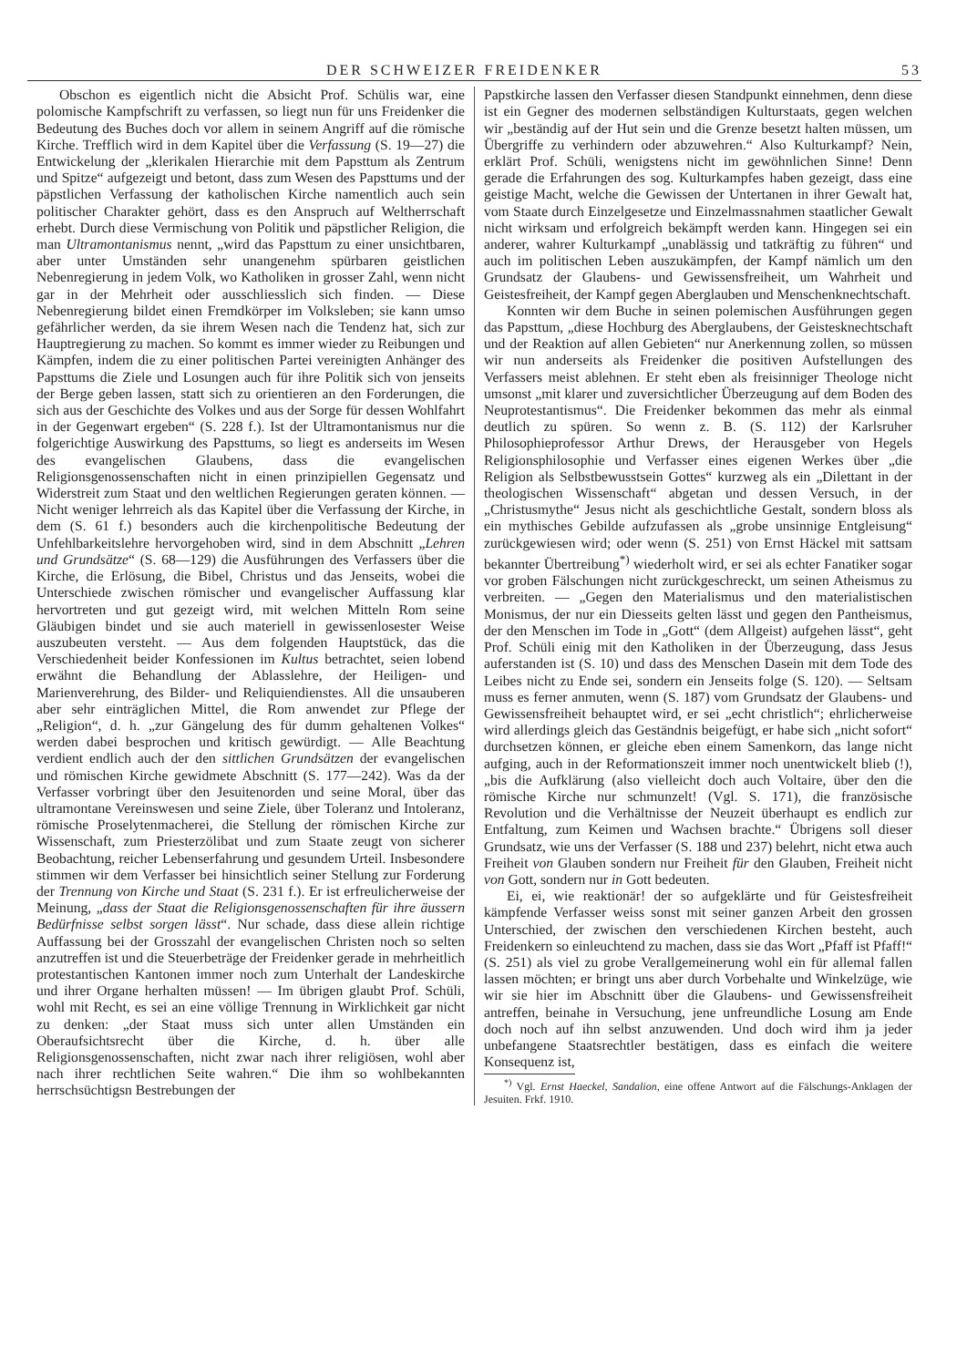DER SCHWEIZER FREIDENKER 53
Obschon es eigentlich nicht die Absicht Prof. Schülis war, eine polomische Kampfschrift zu verfassen, so liegt nun für uns Freidenker die Bedeutung des Buches doch vor allem in seinem Angriff auf die römische Kirche. Trefflich wird in dem Kapitel über die Verfassung (S. 19—27) die Entwickelung der „klerikalen Hierarchie mit dem Papsttum als Zentrum und Spitze“ aufgezeigt und betont, dass zum Wesen des Papsttums und der päpstlichen Verfassung der katholischen Kirche namentlich auch sein politischer Charakter gehört, dass es den Anspruch auf Weltherrschaft erhebt. Durch diese Vermischung von Politik und päpstlicher Religion, die man Ultramontanismus nennt, „wird das Papsttum zu einer unsichtbaren, aber unter Umständen sehr unangenehm spürbaren geistlichen Nebenregierung in jedem Volk, wo Katholiken in grosser Zahl, wenn nicht gar in der Mehrheit oder ausschliesslich sich finden. — Diese Nebenregierung bildet einen Fremdkörper im Volksleben; sie kann umso gefährlicher werden, da sie ihrem Wesen nach die Tendenz hat, sich zur Hauptregierung zu machen. So kommt es immer wieder zu Reibungen und Kämpfen, indem die zu einer politischen Partei vereinigten Anhänger des Papsttums die Ziele und Losungen auch für ihre Politik sich von jenseits der Berge geben lassen, statt sich zu orientieren an den Forderungen, die sich aus der Geschichte des Volkes und aus der Sorge für dessen Wohlfahrt in der Gegenwart ergeben“ (S. 228 f.). Ist der Ultramontanismus nur die folgerichtige Auswirkung des Papsttums, so liegt es anderseits im Wesen des evangelischen Glaubens, dass die evangelischen Religionsgenossenschaften nicht in einen prinzipiellen Gegensatz und Widerstreit zum Staat und den weltlichen Regierungen geraten können. — Nicht weniger lehrreich als das Kapitel über die Verfassung der Kirche, in dem (S. 61 f.) besonders auch die kirchenpolitische Bedeutung der Unfehlbarkeitslehre hervorgehoben wird, sind in dem Abschnitt „Lehren und Grundsätze“ (S. 68—129) die Ausführungen des Verfassers über die Kirche, die Erlösung, die Bibel, Christus und das Jenseits, wobei die Unterschiede zwischen römischer und evangelischer Auffassung klar hervortreten und gut gezeigt wird, mit welchen Mitteln Rom seine Gläubigen bindet und sie auch materiell in gewissenlosester Weise auszubeuten versteht. — Aus dem folgenden Hauptstück, das die Verschiedenheit beider Konfessionen im Kultus betrachtet, seien lobend erwähnt die Behandlung der Ablasslehre, der Heiligen- und Marienverehrung, des Bilder- und Reliquiendienstes. All die unsauberen aber sehr einträglichen Mittel, die Rom anwendet zur Pflege der „Religion“, d. h. „zur Gängelung des für dumm gehaltenen Volkes“ werden dabei besprochen und kritisch gewürdigt. — Alle Beachtung verdient endlich auch der den sittlichen Grundsätzen der evangelischen und römischen Kirche gewidmete Abschnitt (S. 177—242). Was da der Verfasser vorbringt über den Jesuitenorden und seine Moral, über das ultramontane Vereinswesen und seine Ziele, über Toleranz und Intoleranz, römische Proselytenmacherei, die Stellung der römischen Kirche zur Wissenschaft, zum Priesterzölibat und zum Staate zeugt von sicherer Beobachtung, reicher Lebenserfahrung und gesundem Urteil. Insbesondere stimmen wir dem Verfasser bei hinsichtlich seiner Stellung zur Forderung der Trennung von Kirche und Staat (S. 231 f.). Er ist erfreulicherweise der Meinung, „dass der Staat die Religionsgenossenschaften für ihre äussern Bedürfnisse selbst sorgen lässt“. Nur schade, dass diese allein richtige Auffassung bei der Grosszahl der evangelischen Christen noch so selten anzutreffen ist und die Steuerbeträge der Freidenker gerade in mehrheitlich protestantischen Kantonen immer noch zum Unterhalt der Landeskirche und ihrer Organe herhalten müssen! — Im übrigen glaubt Prof. Schüli, wohl mit Recht, es sei an eine völlige Trennung in Wirklichkeit gar nicht zu denken: „der Staat muss sich unter allen Umständen ein Oberaufsichtsrecht über die Kirche, d. h. über alle Religionsgenossenschaften, nicht zwar nach ihrer religiösen, wohl aber nach ihrer rechtlichen Seite wahren.“ Die ihm so wohlbekannten herrschsüchtigsn Bestrebungen der
Papstkirche lassen den Verfasser diesen Standpunkt einnehmen, denn diese ist ein Gegner des modernen selbständigen Kulturstaats, gegen welchen wir „beständig auf der Hut sein und die Grenze besetzt halten müssen, um Übergriffe zu verhindern oder abzuwehren.“ Also Kulturkampf? Nein, erklärt Prof. Schüli, wenigstens nicht im gewöhnlichen Sinne! Denn gerade die Erfahrungen des sog. Kulturkampfes haben gezeigt, dass eine geistige Macht, welche die Gewissen der Untertanen in ihrer Gewalt hat, vom Staate durch Einzelgesetze und Einzelmassnahmen staatlicher Gewalt nicht wirksam und erfolgreich bekämpft werden kann. Hingegen sei ein anderer, wahrer Kulturkampf „unablässig und tatkräftig zu führen“ und auch im politischen Leben auszukämpfen, der Kampf nämlich um den Grundsatz der Glaubens- und Gewissensfreiheit, um Wahrheit und Geistesfreiheit, der Kampf gegen Aberglauben und Menschenknechtschaft.
Konnten wir dem Buche in seinen polemischen Ausführungen gegen das Papsttum, „diese Hochburg des Aberglaubens, der Geistesknechtschaft und der Reaktion auf allen Gebieten“ nur Anerkennung zollen, so müssen wir nun anderseits als Freidenker die positiven Aufstellungen des Verfassers meist ablehnen. Er steht eben als freisinniger Theologe nicht umsonst „mit klarer und zuversichtlicher Überzeugung auf dem Boden des Neuprotestantismus“. Die Freidenker bekommen das mehr als einmal deutlich zu spüren. So wenn z. B. (S. 112) der Karlsruher Philosophieprofessor Arthur Drews, der Herausgeber von Hegels Religionsphilosophie und Verfasser eines eigenen Werkes über „die Religion als Selbstbewusstsein Gottes“ kurzweg als ein „Dilettant in der theologischen Wissenschaft“ abgetan und dessen Versuch, in der „Christusmythe“ Jesus nicht als geschichtliche Gestalt, sondern bloss als ein mythisches Gebilde aufzufassen als „grobe unsinnige Entgleisung“ zurückgewiesen wird; oder wenn (S. 251) von Ernst Häckel mit sattsam bekannter Übertreibung<sup>*)</sup> wiederholt wird, er sei als echter Fanatiker sogar vor groben Fälschungen nicht zurückgeschreckt, um seinen Atheismus zu verbreiten. — „Gegen den Materialismus und den materialistischen Monismus, der nur ein Diesseits gelten lässt und gegen den Pantheismus, der den Menschen im Tode in „Gott“ (dem Allgeist) aufgehen lässt“, geht Prof. Schüli einig mit den Katholiken in der Überzeugung, dass Jesus auferstanden ist (S. 10) und dass des Menschen Dasein mit dem Tode des Leibes nicht zu Ende sei, sondern ein Jenseits folge (S. 120). — Seltsam muss es ferner anmuten, wenn (S. 187) vom Grundsatz der Glaubens- und Gewissensfreiheit behauptet wird, er sei „echt christlich“; ehrlicherweise wird allerdings gleich das Geständnis beigefügt, er habe sich „nicht sofort“ durchsetzen können, er gleiche eben einem Samenkorn, das lange nicht aufging, auch in der Reformationszeit immer noch unentwickelt blieb (!), „bis die Aufklärung (also vielleicht doch auch Voltaire, über den die römische Kirche nur schmunzelt! (Vgl. S. 171), die französische Revolution und die Verhältnisse der Neuzeit überhaupt es endlich zur Entfaltung, zum Keimen und Wachsen brachte.“ Übrigens soll dieser Grundsatz, wie uns der Verfasser (S. 188 und 237) belehrt, nicht etwa auch Freiheit von Glauben sondern nur Freiheit für den Glauben, Freiheit nicht von Gott, sondern nur in Gott bedeuten.
Ei, ei, wie reaktionär! der so aufgeklärte und für Geistesfreiheit kämpfende Verfasser weiss sonst mit seiner ganzen Arbeit den grossen Unterschied, der zwischen den verschiedenen Kirchen besteht, auch Freidenkern so einleuchtend zu machen, dass sie das Wort „Pfaff ist Pfaff!“ (S. 251) als viel zu grobe Verallgemeinerung wohl ein für allemal fallen lassen möchten; er bringt uns aber durch Vorbehalte und Winkelzüge, wie wir sie hier im Abschnitt über die Glaubens- und Gewissensfreiheit antreffen, beinahe in Versuchung, jene unfreundliche Losung am Ende doch noch auf ihn selbst anzuwenden. Und doch wird ihm ja jeder unbefangene Staatsrechtler bestätigen, dass es einfach die weitere Konsequenz ist,
<sup>*)</sup> Vgl. Ernst Haeckel, Sandalion, eine offene Antwort auf die Fälschungs-Anklagen der Jesuiten. Frkf. 1910.